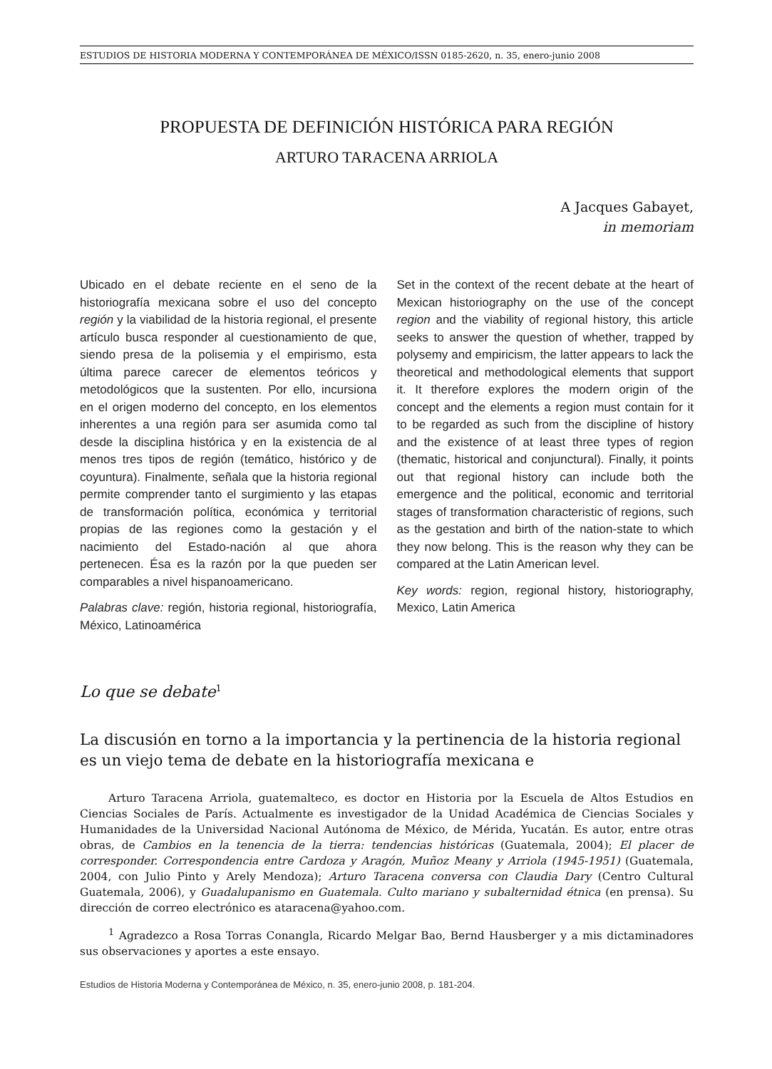ESTUDIOS DE HISTORIA MODERNA Y CONTEMPORÁNEA DE MÉXICO/ISSN 0185-2620, n. 35, enero-junio 2008
PROPUESTA DE DEFINICIÓN HISTÓRICA PARA REGIÓN
ARTURO TARACENA ARRIOLA
A Jacques Gabayet,
in memoriam
Ubicado en el debate reciente en el seno de la historiografía mexicana sobre el uso del concepto región y la viabilidad de la historia regional, el presente artículo busca responder al cuestionamiento de que, siendo presa de la polisemia y el empirismo, esta última parece carecer de elementos teóricos y metodológicos que la sustenten. Por ello, incursiona en el origen moderno del concepto, en los elementos inherentes a una región para ser asumida como tal desde la disciplina histórica y en la existencia de al menos tres tipos de región (temático, histórico y de coyuntura). Finalmente, señala que la historia regional permite comprender tanto el surgimiento y las etapas de transformación política, económica y territorial propias de las regiones como la gestación y el nacimiento del Estado-nación al que ahora pertenecen. Ésa es la razón por la que pueden ser comparables a nivel hispanoamericano.
Palabras clave: región, historia regional, historiografía, México, Latinoamérica
Set in the context of the recent debate at the heart of Mexican historiography on the use of the concept region and the viability of regional history, this article seeks to answer the question of whether, trapped by polysemy and empiricism, the latter appears to lack the theoretical and methodological elements that support it. It therefore explores the modern origin of the concept and the elements a region must contain for it to be regarded as such from the discipline of history and the existence of at least three types of region (thematic, historical and conjunctural). Finally, it points out that regional history can include both the emergence and the political, economic and territorial stages of transformation characteristic of regions, such as the gestation and birth of the nation-state to which they now belong. This is the reason why they can be compared at the Latin American level.
Key words: region, regional history, historiography, Mexico, Latin America
Lo que se debate<sup>1</sup>
La discusión en torno a la importancia y la pertinencia de la historia regional es un viejo tema de debate en la historiografía mexicana e
Arturo Taracena Arriola, guatemalteco, es doctor en Historia por la Escuela de Altos Estudios en Ciencias Sociales de París. Actualmente es investigador de la Unidad Académica de Ciencias Sociales y Humanidades de la Universidad Nacional Autónoma de México, de Mérida, Yucatán. Es autor, entre otras obras, de Cambios en la tenencia de la tierra: tendencias históricas (Guatemala, 2004); El placer de corresponder. Correspondencia entre Cardoza y Aragón, Muñoz Meany y Arriola (1945-1951) (Guatemala, 2004, con Julio Pinto y Arely Mendoza); Arturo Taracena conversa con Claudia Dary (Centro Cultural Guatemala, 2006), y Guadalupanismo en Guatemala. Culto mariano y subalternidad étnica (en prensa). Su dirección de correo electrónico es ataracena@yahoo.com.
<sup>1</sup> Agradezco a Rosa Torras Conangla, Ricardo Melgar Bao, Bernd Hausberger y a mis dictaminadores sus observaciones y aportes a este ensayo.
Estudios de Historia Moderna y Contemporánea de México, n. 35, enero-junio 2008, p. 181-204.